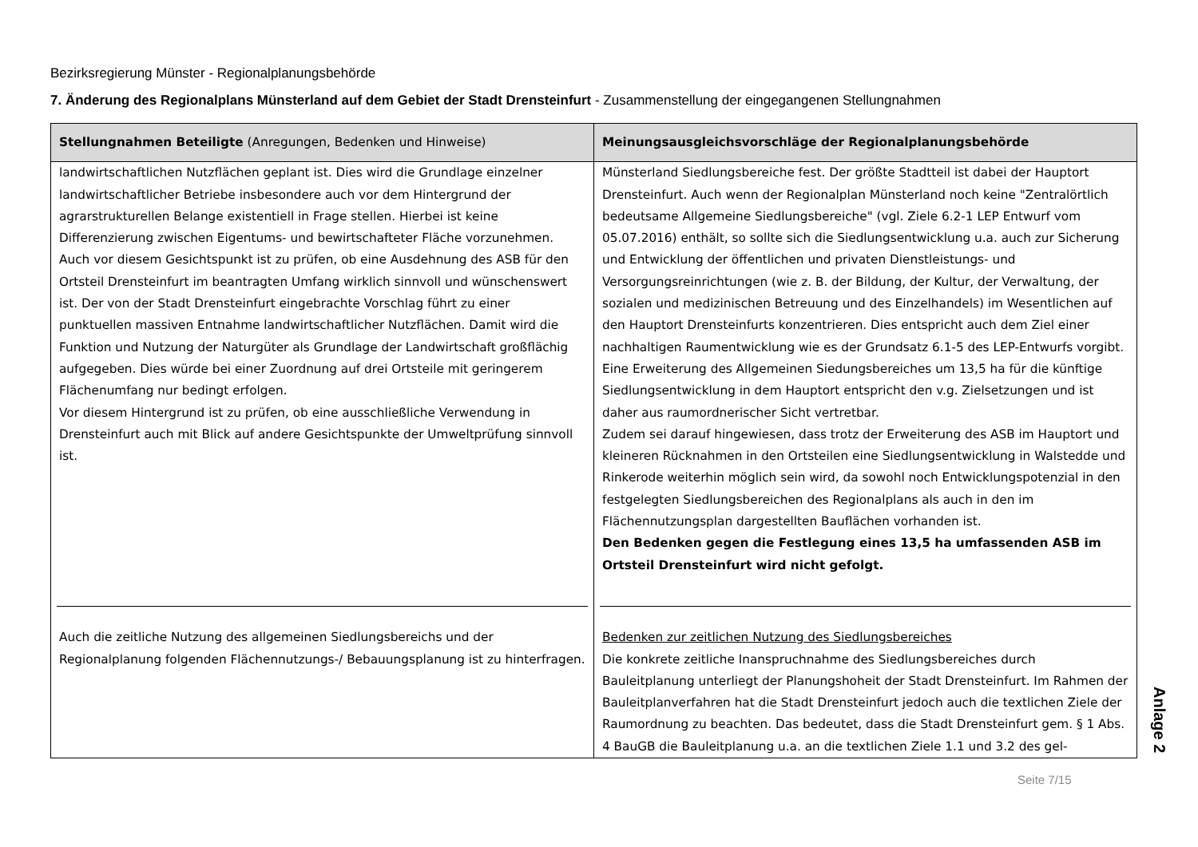Bezirksregierung Münster - Regionalplanungsbehörde
7. Änderung des Regionalplans Münsterland auf dem Gebiet der Stadt Drensteinfurt - Zusammenstellung der eingegangenen Stellungnahmen
| Stellungnahmen Beteiligte (Anregungen, Bedenken und Hinweise) | Meinungsausgleichsvorschläge der Regionalplanungsbehörde |
| --- | --- |
| landwirtschaftlichen Nutzflächen geplant ist. Dies wird die Grundlage einzelner landwirtschaftlicher Betriebe insbesondere auch vor dem Hintergrund der agrarstrukturellen Belange existentiell in Frage stellen. Hierbei ist keine Differenzierung zwischen Eigentums- und bewirtschafteter Fläche vorzunehmen. Auch vor diesem Gesichtspunkt ist zu prüfen, ob eine Ausdehnung des ASB für den Ortsteil Drensteinfurt im beantragten Umfang wirklich sinnvoll und wünschenswert ist. Der von der Stadt Drensteinfurt eingebrachte Vorschlag führt zu einer punktuellen massiven Entnahme landwirtschaftlicher Nutzflächen. Damit wird die Funktion und Nutzung der Naturgüter als Grundlage der Landwirtschaft großflächig aufgegeben. Dies würde bei einer Zuordnung auf drei Ortsteile mit geringerem Flächenumfang nur bedingt erfolgen. Vor diesem Hintergrund ist zu prüfen, ob eine ausschließliche Verwendung in Drensteinfurt auch mit Blick auf andere Gesichtspunkte der Umweltprüfung sinnvoll ist. | Münsterland Siedlungsbereiche fest. Der größte Stadtteil ist dabei der Hauptort Drensteinfurt. Auch wenn der Regionalplan Münsterland noch keine "Zentralörtlich bedeutsame Allgemeine Siedlungsbereiche" (vgl. Ziele 6.2-1 LEP Entwurf vom 05.07.2016) enthält, so sollte sich die Siedlungsentwicklung u.a. auch zur Sicherung und Entwicklung der öffentlichen und privaten Dienstleistungs- und Versorgungsreinrichtungen (wie z. B. der Bildung, der Kultur, der Verwaltung, der sozialen und medizinischen Betreuung und des Einzelhandels) im Wesentlichen auf den Hauptort Drensteinfurts konzentrieren. Dies entspricht auch dem Ziel einer nachhaltigen Raumentwicklung wie es der Grundsatz 6.1-5 des LEP-Entwurfs vorgibt. Eine Erweiterung des Allgemeinen Siedungsbereiches um 13,5 ha für die künftige Siedlungsentwicklung in dem Hauptort entspricht den v.g. Zielsetzungen und ist daher aus raumordnerischer Sicht vertretbar. Zudem sei darauf hingewiesen, dass trotz der Erweiterung des ASB im Hauptort und kleineren Rücknahmen in den Ortsteilen eine Siedlungsentwicklung in Walstedde und Rinkerode weiterhin möglich sein wird, da sowohl noch Entwicklungspotenzial in den festgelegten Siedlungsbereichen des Regionalplans als auch in den im Flächennutzungsplan dargestellten Bauflächen vorhanden ist. Den Bedenken gegen die Festlegung eines 13,5 ha umfassenden ASB im Ortsteil Drensteinfurt wird nicht gefolgt. |
| Auch die zeitliche Nutzung des allgemeinen Siedlungsbereichs und der Regionalplanung folgenden Flächennutzungs-/ Bebauungsplanung ist zu hinterfragen. | Bedenken zur zeitlichen Nutzung des Siedlungsbereiches Die konkrete zeitliche Inanspruchnahme des Siedlungsbereiches durch Bauleitplanung unterliegt der Planungshoheit der Stadt Drensteinfurt. Im Rahmen der Bauleitplanverfahren hat die Stadt Drensteinfurt jedoch auch die textlichen Ziele der Raumordnung zu beachten. Das bedeutet, dass die Stadt Drensteinfurt gem. § 1 Abs. 4 BauGB die Bauleitplanung u.a. an die textlichen Ziele 1.1 und 3.2 des gel- |
Anlage 2
Seite 7/15